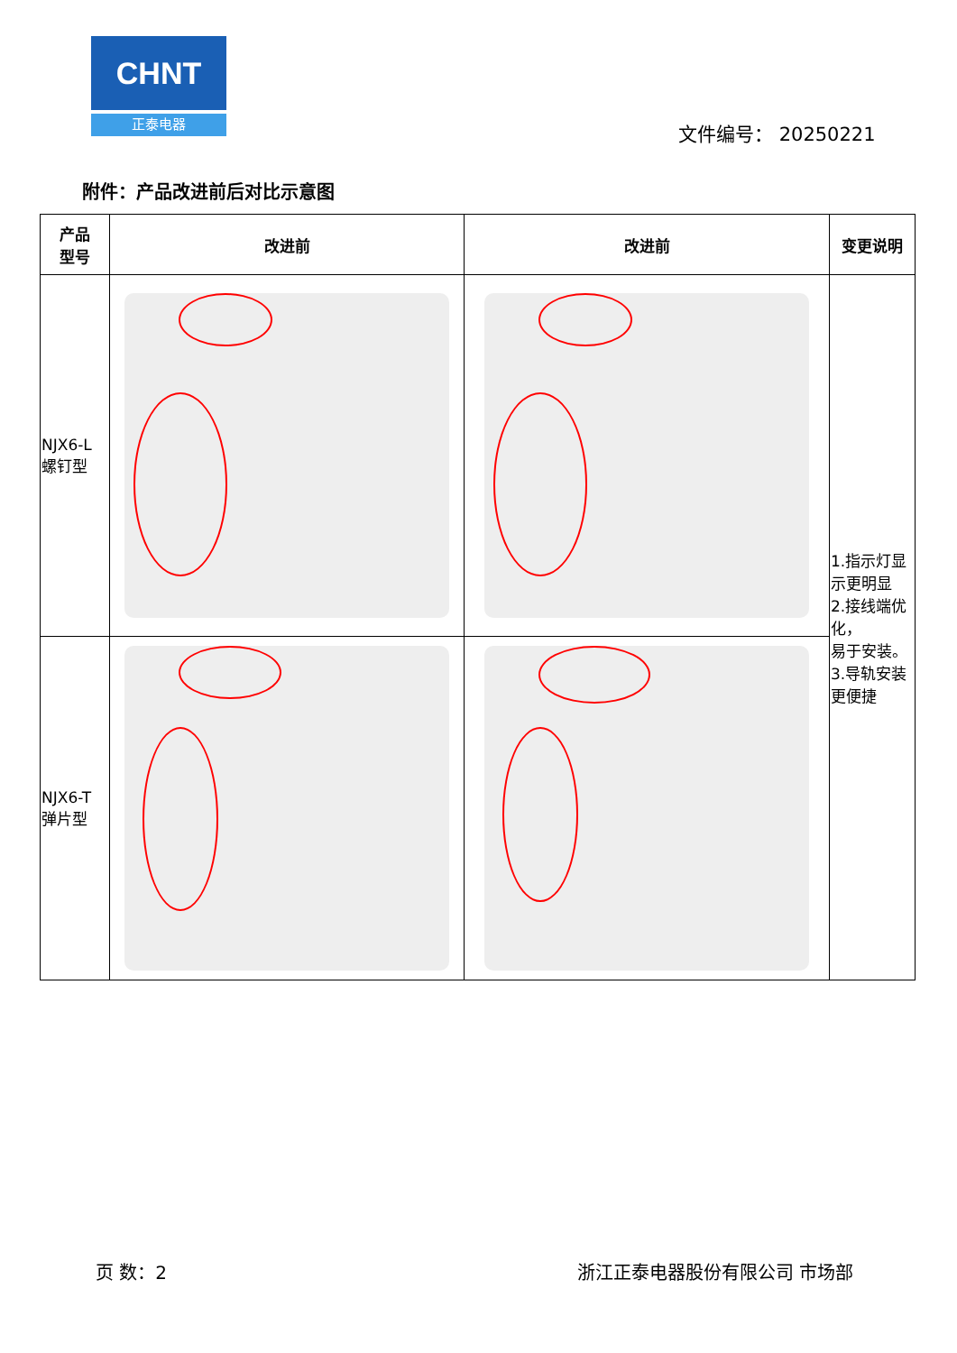CHNT
正泰电器
文件编号： 20250221
附件：产品改进前后对比示意图
| 产品 型号 | 改进前 | 改进前 | 变更说明 |
| --- | --- | --- | --- |
| NJX6-L 螺钉型 | | | 1.指示灯显示更明显 2.接线端优化， 易于安装。 3.导轨安装更便捷 |
| NJX6-T 弹片型 | | | |
页 数：2 浙江正泰电器股份有限公司 市场部